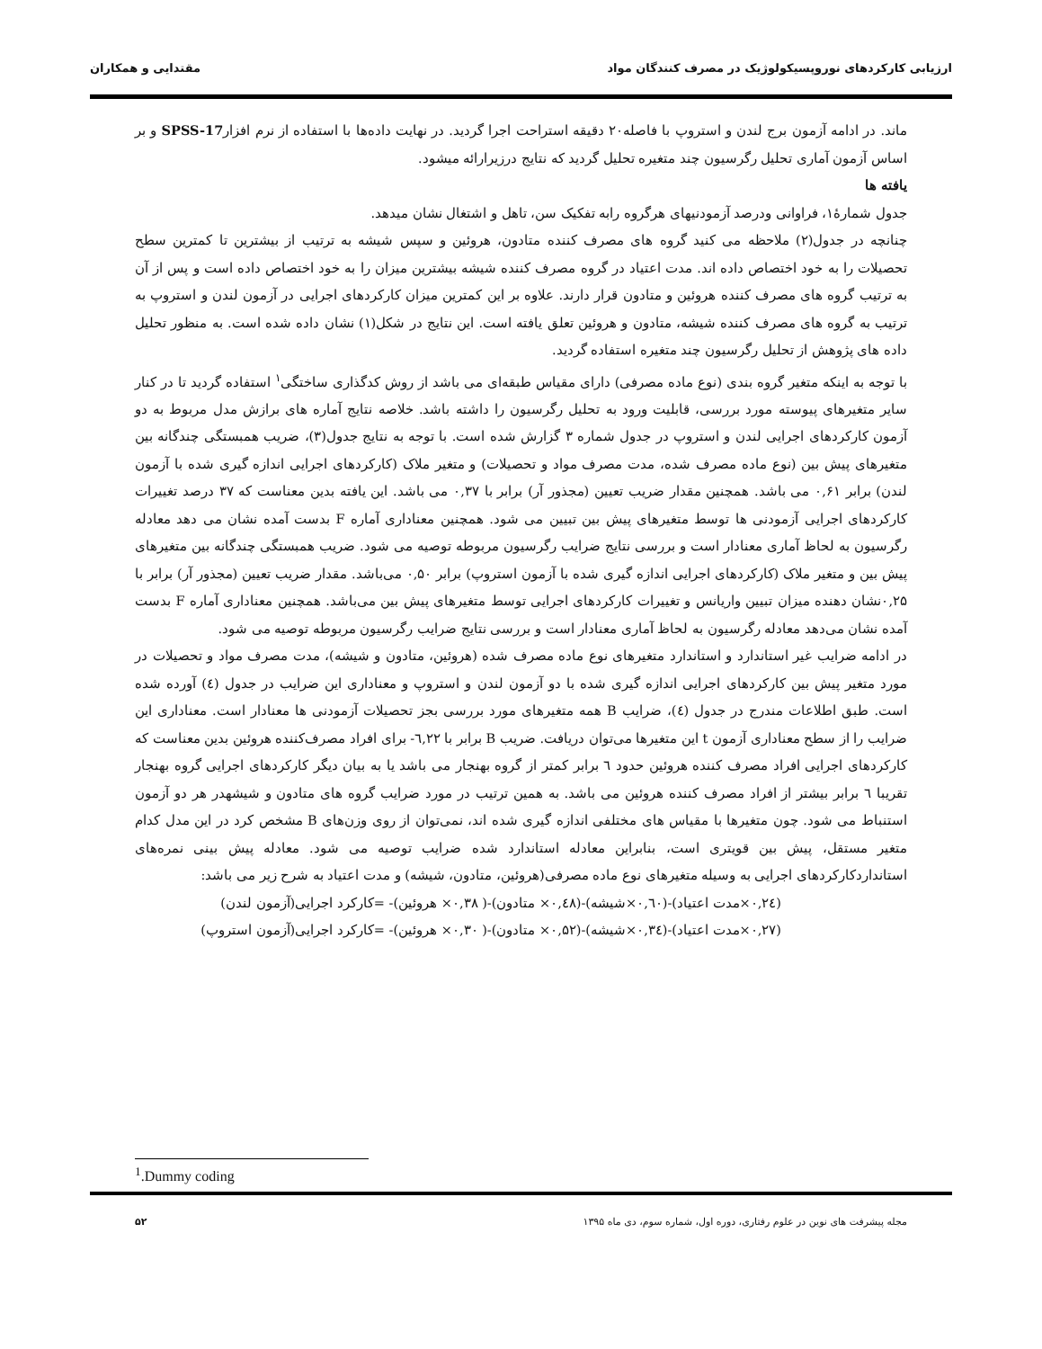ارزیابی کارکردهای نوروپسیکولوژیک در مصرف کنندگان مواد مقتدایی و همکاران
ماند. در ادامه آزمون برج لندن و استروپ با فاصله۲۰ دقیقه استراحت اجرا گردید. در نهایت داده‌ها با استفاده از نرم افزارSPSS-17 و بر اساس آزمون آماری تحلیل رگرسیون چند متغیره تحلیل گردید که نتایج درزیرارائه میشود.
یافته ها
جدول شمارۀ۱، فراوانی ودرصد آزمودنیهای هرگروه رابه تفکیک سن، تاهل و اشتغال نشان میدهد.
چنانچه در جدول(۲) ملاحظه می کنید گروه های مصرف کننده متادون، هروئین و سپس شیشه به ترتیب از بیشترین تا کمترین سطح تحصیلات را به خود اختصاص داده اند. مدت اعتیاد در گروه مصرف کننده شیشه بیشترین میزان را به خود اختصاص داده است و پس از آن به ترتیب گروه های مصرف کننده هروئین و متادون قرار دارند. علاوه بر این کمترین میزان کارکردهای اجرایی در آزمون لندن و استروپ به ترتیب به گروه های مصرف کننده شیشه، متادون و هروئین تعلق یافته است. این نتایج در شکل(۱) نشان داده شده است. به منظور تحلیل داده های پژوهش از تحلیل رگرسیون چند متغیره استفاده گردید.
با توجه به اینکه متغیر گروه بندی (نوع ماده مصرفی) دارای مقیاس طبقه‌ای می باشد از روش کدگذاری ساختگی<sup>۱</sup> استفاده گردید تا در کنار سایر متغیرهای پیوسته مورد بررسی، قابلیت ورود به تحلیل رگرسیون را داشته باشد. خلاصه نتایج آماره های برازش مدل مربوط به دو آزمون کارکردهای اجرایی لندن و استروپ در جدول شماره ۳ گزارش شده است. با توجه به نتایج جدول(۳)، ضریب همبستگی چندگانه بین متغیرهای پیش بین (نوع ماده مصرف شده، مدت مصرف مواد و تحصیلات) و متغیر ملاک (کارکردهای اجرایی اندازه گیری شده با آزمون لندن) برابر ۰,۶۱ می باشد. همچنین مقدار ضریب تعیین (مجذور آر) برابر با ۰,۳۷ می باشد. این یافته بدین معناست که ۳۷ درصد تغییرات کارکردهای اجرایی آزمودنی ها توسط متغیرهای پیش بین تبیین می شود. همچنین معناداری آماره F بدست آمده نشان می دهد معادله رگرسیون به لحاظ آماری معنادار است و بررسی نتایج ضرایب رگرسیون مربوطه توصیه می شود. ضریب همبستگی چندگانه بین متغیرهای پیش بین و متغیر ملاک (کارکردهای اجرایی اندازه گیری شده با آزمون استروپ) برابر ۰,۵۰ می‌باشد. مقدار ضریب تعیین (مجذور آر) برابر با ۰,۲۵نشان دهنده میزان تبیین واریانس و تغییرات کارکردهای اجرایی توسط متغیرهای پیش بین می‌باشد. همچنین معناداری آماره F بدست آمده نشان می‌دهد معادله رگرسیون به لحاظ آماری معنادار است و بررسی نتایج ضرایب رگرسیون مربوطه توصیه می شود.
در ادامه ضرایب غیر استاندارد و استاندارد متغیرهای نوع ماده مصرف شده (هروئین، متادون و شیشه)، مدت مصرف مواد و تحصیلات در مورد متغیر پیش بین کارکردهای اجرایی اندازه گیری شده با دو آزمون لندن و استروپ و معناداری این ضرایب در جدول (٤) آورده شده است. طبق اطلاعات مندرج در جدول (٤)، ضرایب B همه متغیرهای مورد بررسی بجز تحصیلات آزمودنی ها معنادار است. معناداری این ضرایب را از سطح معناداری آزمون t این متغیرها می‌توان دریافت. ضریب B برابر با ٦,۲۲- برای افراد مصرف‌کننده هروئین بدین معناست که کارکردهای اجرایی افراد مصرف کننده هروئین حدود ٦ برابر کمتر از گروه بهنجار می باشد یا به بیان دیگر کارکردهای اجرایی گروه بهنجار تقریبا ٦ برابر بیشتر از افراد مصرف کننده هروئین می باشد. به همین ترتیب در مورد ضرایب گروه های متادون و شیشهدر هر دو آزمون استنباط می شود. چون متغیرها با مقیاس های مختلفی اندازه گیری شده اند، نمی‌توان از روی وزن‌های B مشخص کرد در این مدل کدام متغیر مستقل، پیش بین قویتری است، بنابراین معادله استاندارد شده ضرایب توصیه می شود. معادله پیش بینی نمره‌های استانداردکارکردهای اجرایی به وسیله متغیرهای نوع ماده مصرفی(هروئین، متادون، شیشه) و مدت اعتیاد به شرح زیر می باشد:
(۰,۲٤×مدت اعتیاد)-(۰,٦۰×شیشه)-(۰,٤۸× متادون)-( ۰,۳۸× هروئین)- =کارکرد اجرایی(آزمون لندن)
(۰,۲۷×مدت اعتیاد)-(۰,۳٤×شیشه)-(۰,۵۲× متادون)-( ۰,۳۰× هروئین)- =کارکرد اجرایی(آزمون استروپ)
<sup>1</sup>.Dummy coding
مجله پیشرفت های نوین در علوم رفتاری، دوره اول، شماره سوم، دی ماه ۱۳۹۵ ۵۲